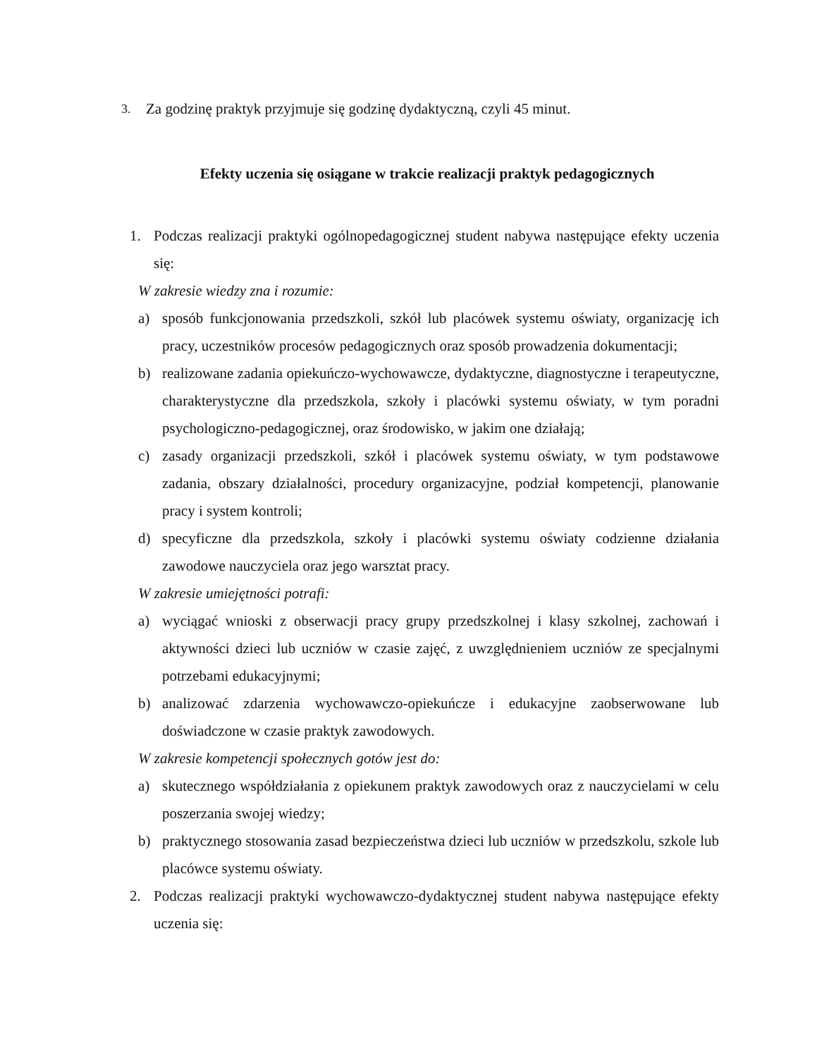3. Za godzinę praktyk przyjmuje się godzinę dydaktyczną, czyli 45 minut.
Efekty uczenia się osiągane w trakcie realizacji praktyk pedagogicznych
1. Podczas realizacji praktyki ogólnopedagogicznej student nabywa następujące efekty uczenia się:
W zakresie wiedzy zna i rozumie:
a) sposób funkcjonowania przedszkoli, szkół lub placówek systemu oświaty, organizację ich pracy, uczestników procesów pedagogicznych oraz sposób prowadzenia dokumentacji;
b) realizowane zadania opiekuńczo-wychowawcze, dydaktyczne, diagnostyczne i terapeutyczne, charakterystyczne dla przedszkola, szkoły i placówki systemu oświaty, w tym poradni psychologiczno-pedagogicznej, oraz środowisko, w jakim one działają;
c) zasady organizacji przedszkoli, szkół i placówek systemu oświaty, w tym podstawowe zadania, obszary działalności, procedury organizacyjne, podział kompetencji, planowanie pracy i system kontroli;
d) specyficzne dla przedszkola, szkoły i placówki systemu oświaty codzienne działania zawodowe nauczyciela oraz jego warsztat pracy.
W zakresie umiejętności potrafi:
a) wyciągać wnioski z obserwacji pracy grupy przedszkolnej i klasy szkolnej, zachowań i aktywności dzieci lub uczniów w czasie zajęć, z uwzględnieniem uczniów ze specjalnymi potrzebami edukacyjnymi;
b) analizować zdarzenia wychowawczo-opiekuńcze i edukacyjne zaobserwowane lub doświadczone w czasie praktyk zawodowych.
W zakresie kompetencji społecznych gotów jest do:
a) skutecznego współdziałania z opiekunem praktyk zawodowych oraz z nauczycielami w celu poszerzania swojej wiedzy;
b) praktycznego stosowania zasad bezpieczeństwa dzieci lub uczniów w przedszkolu, szkole lub placówce systemu oświaty.
2. Podczas realizacji praktyki wychowawczo-dydaktycznej student nabywa następujące efekty uczenia się: